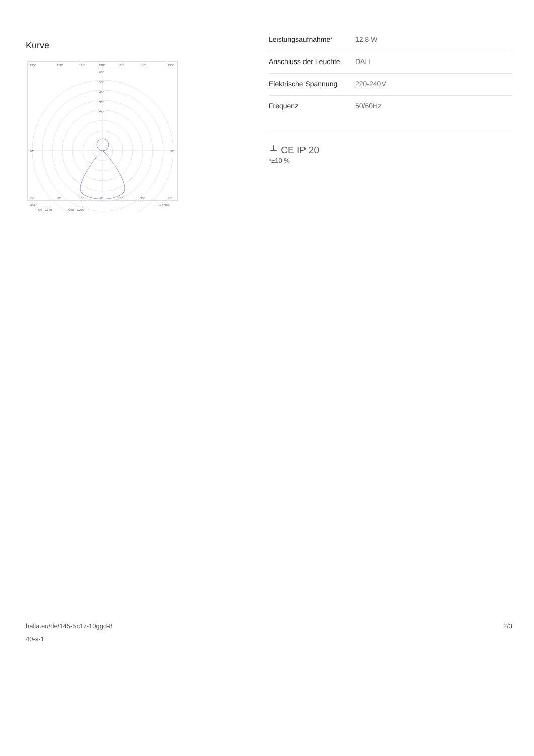Kurve
135°
150°
165°
180°
165°
150°
135°
600
500
400
300
200
90°
90°
45°
30°
15°
0°
15°
30°
45°
cd/klm
η = 100%
C0 - C180
C90 - C270
| Leistungsaufnahme* | 12.8 W |
| Anschluss der Leuchte | DALI |
| Elektrische Spannung | 220-240V |
| Frequenz | 50/60Hz |
⏚ CE IP 20
*±10 %
halla.eu/de/145-5c1z-10ggd-8
40-s-1
2/3